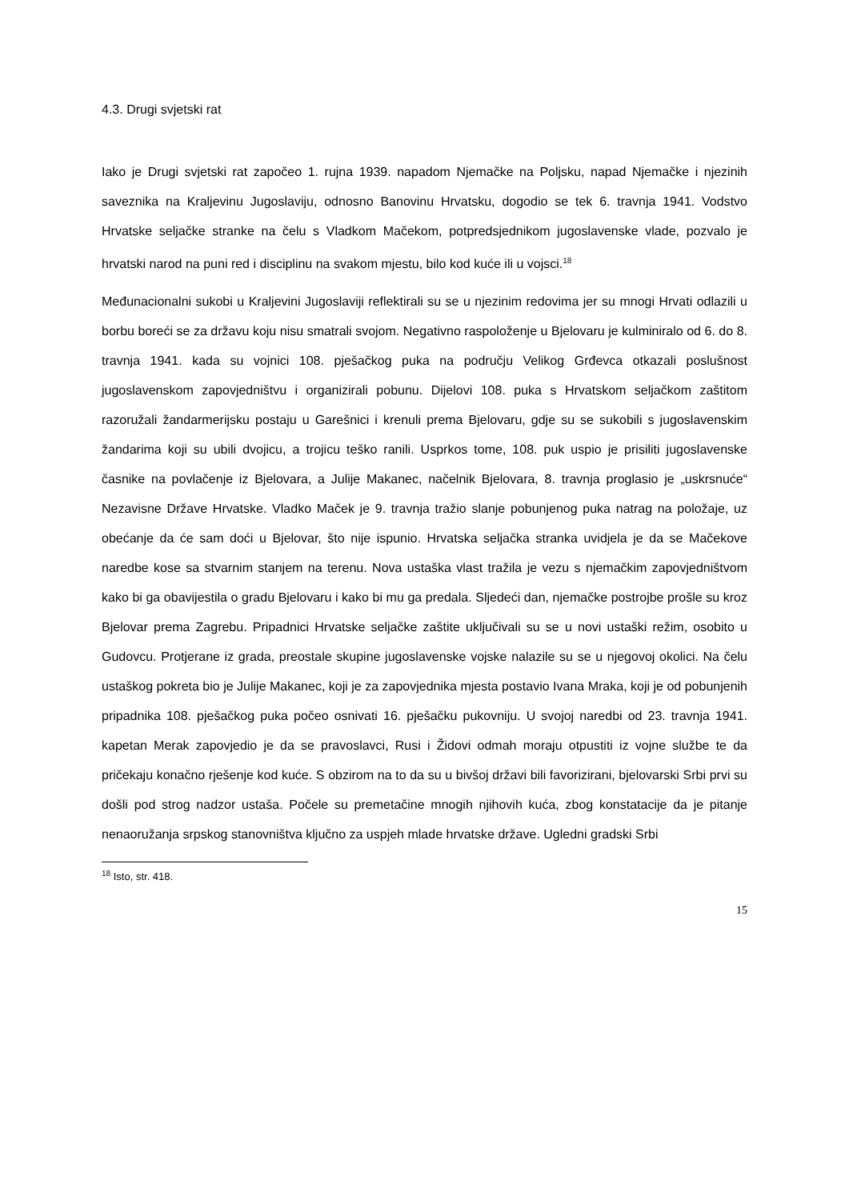4.3. Drugi svjetski rat
Iako je Drugi svjetski rat započeo 1. rujna 1939. napadom Njemačke na Poljsku, napad Njemačke i njezinih saveznika na Kraljevinu Jugoslaviju, odnosno Banovinu Hrvatsku, dogodio se tek 6. travnja 1941. Vodstvo Hrvatske seljačke stranke na čelu s Vladkom Mačekom, potpredsjednikom jugoslavenske vlade, pozvalo je hrvatski narod na puni red i disciplinu na svakom mjestu, bilo kod kuće ili u vojsci.<sup>18</sup>
Međunacionalni sukobi u Kraljevini Jugoslaviji reflektirali su se u njezinim redovima jer su mnogi Hrvati odlazili u borbu boreći se za državu koju nisu smatrali svojom. Negativno raspoloženje u Bjelovaru je kulminiralo od 6. do 8. travnja 1941. kada su vojnici 108. pješačkog puka na području Velikog Grđevca otkazali poslušnost jugoslavenskom zapovjedništvu i organizirali pobunu. Dijelovi 108. puka s Hrvatskom seljačkom zaštitom razoružali žandarmerijsku postaju u Garešnici i krenuli prema Bjelovaru, gdje su se sukobili s jugoslavenskim žandarima koji su ubili dvojicu, a trojicu teško ranili. Usprkos tome, 108. puk uspio je prisiliti jugoslavenske časnike na povlačenje iz Bjelovara, a Julije Makanec, načelnik Bjelovara, 8. travnja proglasio je „uskrsnuće“ Nezavisne Države Hrvatske. Vladko Maček je 9. travnja tražio slanje pobunjenog puka natrag na položaje, uz obećanje da će sam doći u Bjelovar, što nije ispunio. Hrvatska seljačka stranka uvidjela je da se Mačekove naredbe kose sa stvarnim stanjem na terenu. Nova ustaška vlast tražila je vezu s njemačkim zapovjedništvom kako bi ga obavijestila o gradu Bjelovaru i kako bi mu ga predala. Sljedeći dan, njemačke postrojbe prošle su kroz Bjelovar prema Zagrebu. Pripadnici Hrvatske seljačke zaštite uključivali su se u novi ustaški režim, osobito u Gudovcu. Protjerane iz grada, preostale skupine jugoslavenske vojske nalazile su se u njegovoj okolici. Na čelu ustaškog pokreta bio je Julije Makanec, koji je za zapovjednika mjesta postavio Ivana Mraka, koji je od pobunjenih pripadnika 108. pješačkog puka počeo osnivati 16. pješačku pukovniju. U svojoj naredbi od 23. travnja 1941. kapetan Merak zapovjedio je da se pravoslavci, Rusi i Židovi odmah moraju otpustiti iz vojne službe te da pričekaju konačno rješenje kod kuće. S obzirom na to da su u bivšoj državi bili favorizirani, bjelovarski Srbi prvi su došli pod strog nadzor ustaša. Počele su premetačine mnogih njihovih kuća, zbog konstatacije da je pitanje nenaoružanja srpskog stanovništva ključno za uspjeh mlade hrvatske države. Ugledni gradski Srbi
<sup>18</sup> Isto, str. 418.
15